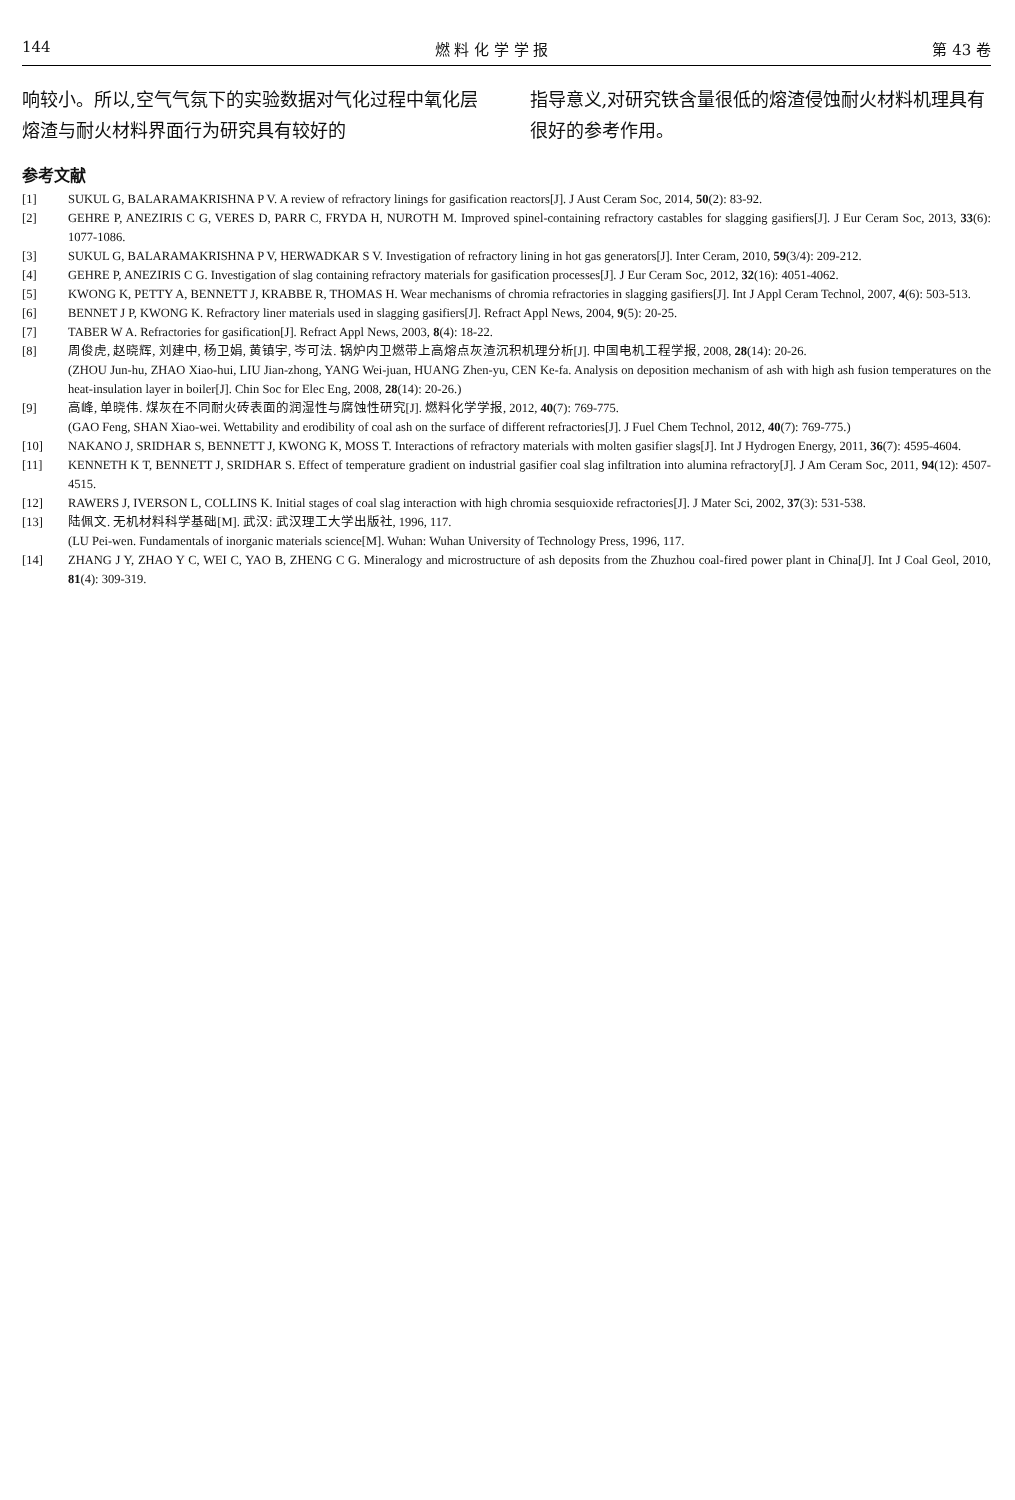144 燃 料 化 学 学 报 第 43 卷
响较小。所以,空气气氛下的实验数据对气化过程中氧化层熔渣与耐火材料界面行为研究具有较好的
指导意义,对研究铁含量很低的熔渣侵蚀耐火材料机理具有很好的参考作用。
参考文献
[1] SUKUL G, BALARAMAKRISHNA P V. A review of refractory linings for gasification reactors[J]. J Aust Ceram Soc, 2014, 50(2): 83-92.
[2] GEHRE P, ANEZIRIS C G, VERES D, PARR C, FRYDA H, NUROTH M. Improved spinel-containing refractory castables for slagging gasifiers[J]. J Eur Ceram Soc, 2013, 33(6): 1077-1086.
[3] SUKUL G, BALARAMAKRISHNA P V, HERWADKAR S V. Investigation of refractory lining in hot gas generators[J]. Inter Ceram, 2010, 59(3/4): 209-212.
[4] GEHRE P, ANEZIRIS C G. Investigation of slag containing refractory materials for gasification processes[J]. J Eur Ceram Soc, 2012, 32(16): 4051-4062.
[5] KWONG K, PETTY A, BENNETT J, KRABBE R, THOMAS H. Wear mechanisms of chromia refractories in slagging gasifiers[J]. Int J Appl Ceram Technol, 2007, 4(6): 503-513.
[6] BENNET J P, KWONG K. Refractory liner materials used in slagging gasifiers[J]. Refract Appl News, 2004, 9(5): 20-25.
[7] TABER W A. Refractories for gasification[J]. Refract Appl News, 2003, 8(4): 18-22.
[8] 周俊虎, 赵晓辉, 刘建中, 杨卫娟, 黄镇宇, 岑可法. 锅炉内卫燃带上高熔点灰渣沉积机理分析[J]. 中国电机工程学报, 2008, 28(14): 20-26.
(ZHOU Jun-hu, ZHAO Xiao-hui, LIU Jian-zhong, YANG Wei-juan, HUANG Zhen-yu, CEN Ke-fa. Analysis on deposition mechanism of ash with high ash fusion temperatures on the heat-insulation layer in boiler[J]. Chin Soc for Elec Eng, 2008, 28(14): 20-26.)
[9] 高峰, 单晓伟. 煤灰在不同耐火砖表面的润湿性与腐蚀性研究[J]. 燃料化学学报, 2012, 40(7): 769-775.
(GAO Feng, SHAN Xiao-wei. Wettability and erodibility of coal ash on the surface of different refractories[J]. J Fuel Chem Technol, 2012, 40(7): 769-775.)
[10] NAKANO J, SRIDHAR S, BENNETT J, KWONG K, MOSS T. Interactions of refractory materials with molten gasifier slags[J]. Int J Hydrogen Energy, 2011, 36(7): 4595-4604.
[11] KENNETH K T, BENNETT J, SRIDHAR S. Effect of temperature gradient on industrial gasifier coal slag infiltration into alumina refractory[J]. J Am Ceram Soc, 2011, 94(12): 4507-4515.
[12] RAWERS J, IVERSON L, COLLINS K. Initial stages of coal slag interaction with high chromia sesquioxide refractories[J]. J Mater Sci, 2002, 37(3): 531-538.
[13] 陆佩文. 无机材料科学基础[M]. 武汉: 武汉理工大学出版社, 1996, 117.
(LU Pei-wen. Fundamentals of inorganic materials science[M]. Wuhan: Wuhan University of Technology Press, 1996, 117.
[14] ZHANG J Y, ZHAO Y C, WEI C, YAO B, ZHENG C G. Mineralogy and microstructure of ash deposits from the Zhuzhou coal-fired power plant in China[J]. Int J Coal Geol, 2010, 81(4): 309-319.